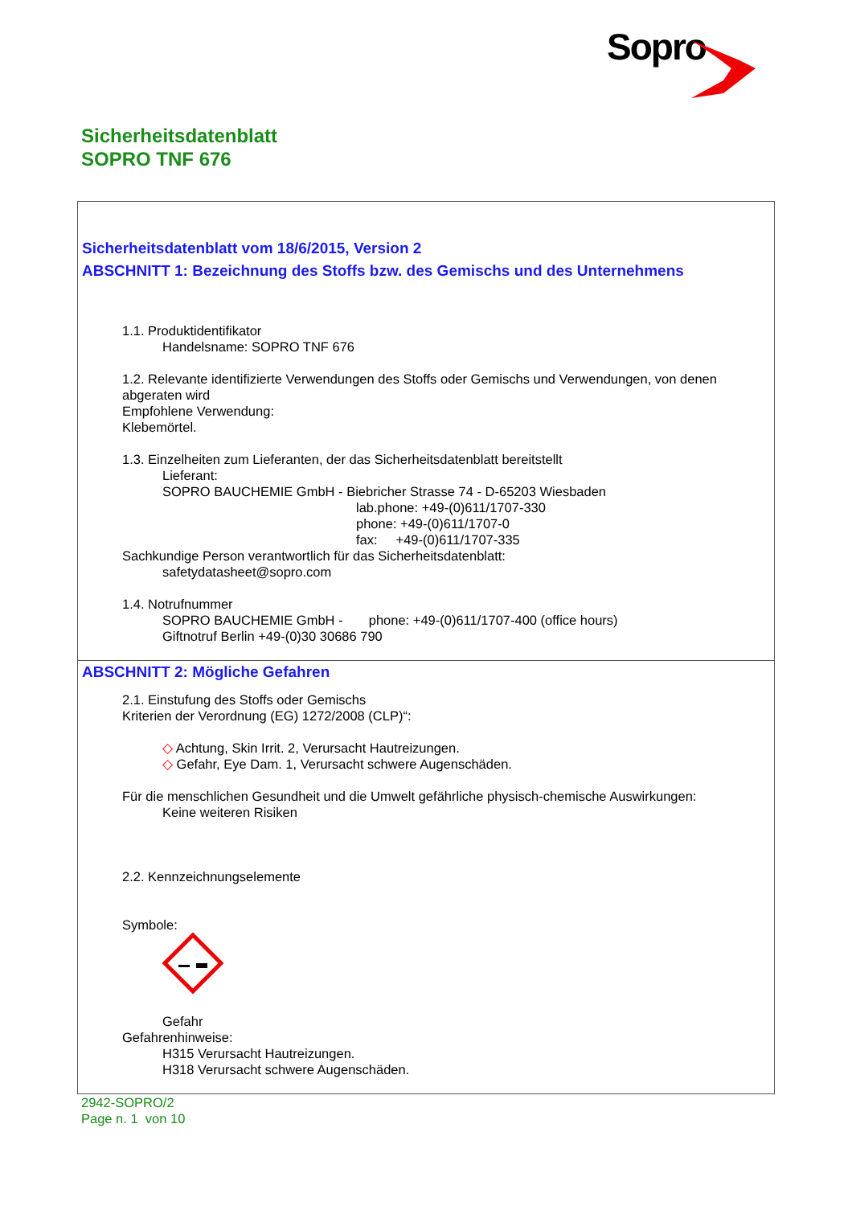Sopro
Sicherheitsdatenblatt
SOPRO TNF 676
Sicherheitsdatenblatt vom 18/6/2015, Version 2
ABSCHNITT 1: Bezeichnung des Stoffs bzw. des Gemischs und des Unternehmens
1.1. Produktidentifikator
Handelsname: SOPRO TNF 676
1.2. Relevante identifizierte Verwendungen des Stoffs oder Gemischs und Verwendungen, von denen abgeraten wird
Empfohlene Verwendung:
Klebemörtel.
1.3. Einzelheiten zum Lieferanten, der das Sicherheitsdatenblatt bereitstellt
Lieferant:
SOPRO BAUCHEMIE GmbH - Biebricher Strasse 74 - D-65203 Wiesbaden
lab.phone: +49-(0)611/1707-330
phone: +49-(0)611/1707-0
fax: +49-(0)611/1707-335
Sachkundige Person verantwortlich für das Sicherheitsdatenblatt:
safetydatasheet@sopro.com
1.4. Notrufnummer
SOPRO BAUCHEMIE GmbH - phone: +49-(0)611/1707-400 (office hours)
Giftnotruf Berlin +49-(0)30 30686 790
ABSCHNITT 2: Mögliche Gefahren
2.1. Einstufung des Stoffs oder Gemischs
Kriterien der Verordnung (EG) 1272/2008 (CLP)“:
◇ Achtung, Skin Irrit. 2, Verursacht Hautreizungen.
◇ Gefahr, Eye Dam. 1, Verursacht schwere Augenschäden.
Für die menschlichen Gesundheit und die Umwelt gefährliche physisch-chemische Auswirkungen:
Keine weiteren Risiken
2.2. Kennzeichnungselemente
Symbole:
Gefahr
Gefahrenhinweise:
H315 Verursacht Hautreizungen.
H318 Verursacht schwere Augenschäden.
2942-SOPRO/2
Page n. 1 von 10